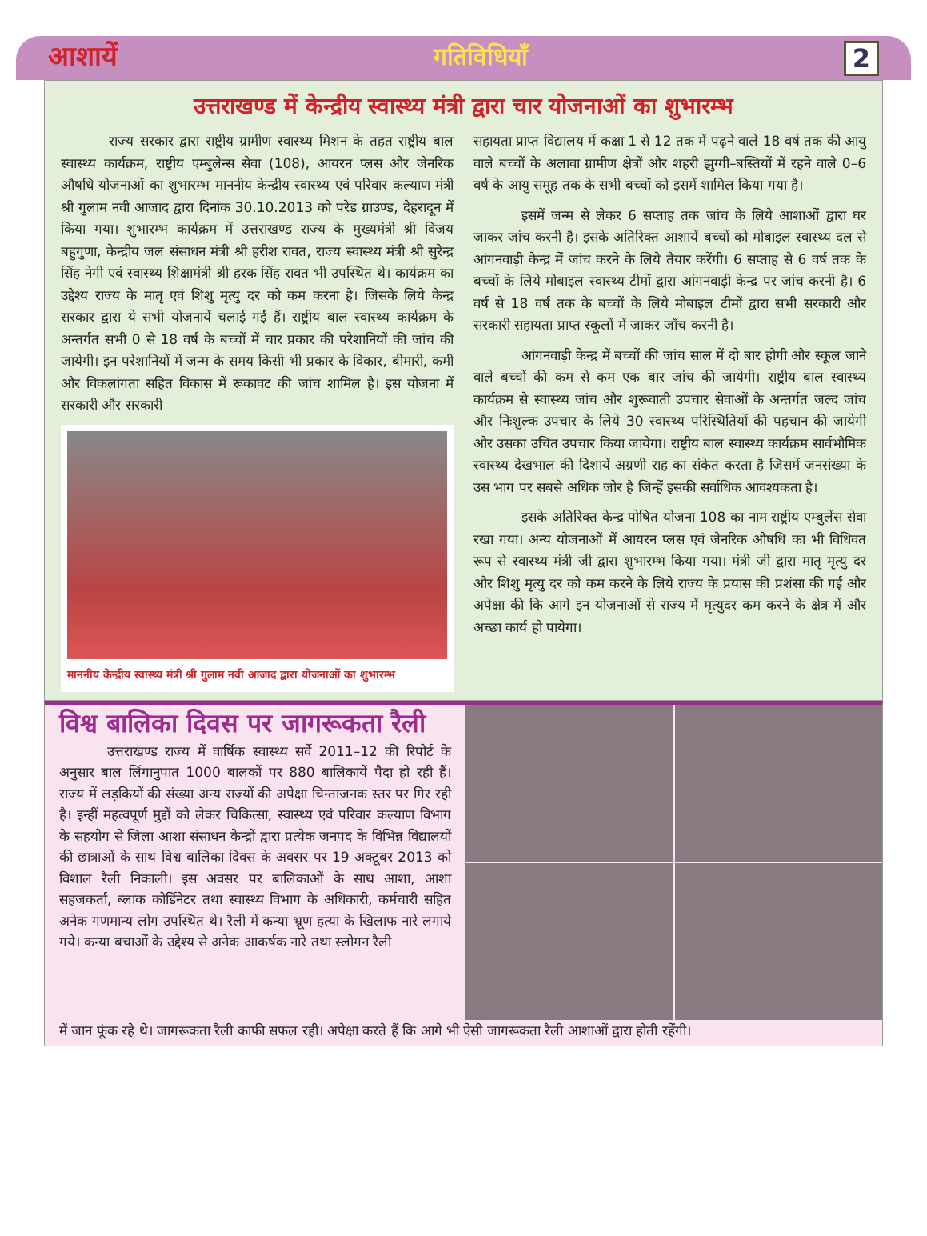आशायें गतिविधियाँ 2
उत्तराखण्ड में केन्द्रीय स्वास्थ्य मंत्री द्वारा चार योजनाओं का शुभारम्भ
राज्य सरकार द्वारा राष्ट्रीय ग्रामीण स्वास्थ्य मिशन के तहत राष्ट्रीय बाल स्वास्थ्य कार्यक्रम, राष्ट्रीय एम्बुलेन्स सेवा (108), आयरन प्लस और जेनरिक औषधि योजनाओं का शुभारम्भ माननीय केन्द्रीय स्वास्थ्य एवं परिवार कल्याण मंत्री श्री गुलाम नवी आजाद द्वारा दिनांक 30.10.2013 को परेड ग्राउण्ड, देहरादून में किया गया। शुभारम्भ कार्यक्रम में उत्तराखण्ड राज्य के मुख्यमंत्री श्री विजय बहुगुणा, केन्द्रीय जल संसाधन मंत्री श्री हरीश रावत, राज्य स्वास्थ्य मंत्री श्री सुरेन्द्र सिंह नेगी एवं स्वास्थ्य शिक्षामंत्री श्री हरक सिंह रावत भी उपस्थित थे। कार्यक्रम का उद्देश्य राज्य के मातृ एवं शिशु मृत्यु दर को कम करना है। जिसके लिये केन्द्र सरकार द्वारा ये सभी योजनायें चलाई गईं हैं। राष्ट्रीय बाल स्वास्थ्य कार्यक्रम के अन्तर्गत सभी 0 से 18 वर्ष के बच्चों में चार प्रकार की परेशानियों की जांच की जायेगी। इन परेशानियों में जन्म के समय किसी भी प्रकार के विकार, बीमारी, कमी और विकलांगता सहित विकास में रूकावट की जांच शामिल है। इस योजना में सरकारी और सरकारी
माननीय केन्द्रीय स्वास्थ्य मंत्री श्री गुलाम नवी आजाद द्वारा योजनाओं का शुभारम्भ
सहायता प्राप्त विद्यालय में कक्षा 1 से 12 तक में पढ़ने वाले 18 वर्ष तक की आयु वाले बच्चों के अलावा ग्रामीण क्षेत्रों और शहरी झुग्गी–बस्तियों में रहने वाले 0–6 वर्ष के आयु समूह तक के सभी बच्चों को इसमें शामिल किया गया है।
इसमें जन्म से लेकर 6 सप्ताह तक जांच के लिये आशाओं द्वारा घर जाकर जांच करनी है। इसके अतिरिक्त आशायें बच्चों को मोबाइल स्वास्थ्य दल से आंगनवाड़ी केन्द्र में जांच करने के लिये तैयार करेंगी। 6 सप्ताह से 6 वर्ष तक के बच्चों के लिये मोबाइल स्वास्थ्य टीमों द्वारा आंगनवाड़ी केन्द्र पर जांच करनी है। 6 वर्ष से 18 वर्ष तक के बच्चों के लिये मोबाइल टीमों द्वारा सभी सरकारी और सरकारी सहायता प्राप्त स्कूलों में जाकर जाँच करनी है।
आंगनवाड़ी केन्द्र में बच्चों की जांच साल में दो बार होगी और स्कूल जाने वाले बच्चों की कम से कम एक बार जांच की जायेगी। राष्ट्रीय बाल स्वास्थ्य कार्यक्रम से स्वास्थ्य जांच और शुरूवाती उपचार सेवाओं के अन्तर्गत जल्द जांच और निःशुल्क उपचार के लिये 30 स्वास्थ्य परिस्थितियों की पहचान की जायेगी और उसका उचित उपचार किया जायेगा। राष्ट्रीय बाल स्वास्थ्य कार्यक्रम सार्वभौमिक स्वास्थ्य देखभाल की दिशायें अग्रणी राह का संकेत करता है जिसमें जनसंख्या के उस भाग पर सबसे अधिक जोर है जिन्हें इसकी सर्वाधिक आवश्यकता है।
इसके अतिरिक्त केन्द्र पोषित योजना 108 का नाम राष्ट्रीय एम्बुलेंस सेवा रखा गया। अन्य योजनाओं में आयरन प्लस एवं जेनरिक औषधि का भी विधिवत रूप से स्वास्थ्य मंत्री जी द्वारा शुभारम्भ किया गया। मंत्री जी द्वारा मातृ मृत्यु दर और शिशु मृत्यु दर को कम करने के लिये राज्य के प्रयास की प्रशंसा की गई और अपेक्षा की कि आगे इन योजनाओं से राज्य में मृत्युदर कम करने के क्षेत्र में और अच्छा कार्य हो पायेगा।
विश्व बालिका दिवस पर जागरूकता रैली
उत्तराखण्ड राज्य में वार्षिक स्वास्थ्य सर्वे 2011–12 की रिपोर्ट के अनुसार बाल लिंगानुपात 1000 बालकों पर 880 बालिकायें पैदा हो रही हैं। राज्य में लड़कियों की संख्या अन्य राज्यों की अपेक्षा चिन्ताजनक स्तर पर गिर रही है। इन्हीं महत्वपूर्ण मुद्दों को लेकर चिकित्सा, स्वास्थ्य एवं परिवार कल्याण विभाग के सहयोग से जिला आशा संसाधन केन्द्रों द्वारा प्रत्येक जनपद के विभिन्न विद्यालयों की छात्राओं के साथ विश्व बालिका दिवस के अवसर पर 19 अक्टूबर 2013 को विशाल रैली निकाली। इस अवसर पर बालिकाओं के साथ आशा, आशा सहजकर्ता, ब्लाक कोर्डिनेटर तथा स्वास्थ्य विभाग के अधिकारी, कर्मचारी सहित अनेक गणमान्य लोग उपस्थित थे। रैली में कन्या भ्रूण हत्या के खिलाफ नारे लगाये गये। कन्या बचाओं के उद्देश्य से अनेक आकर्षक नारे तथा स्लोगन रैली
में जान फूंक रहे थे। जागरूकता रैली काफी सफल रही। अपेक्षा करते हैं कि आगे भी ऐसी जागरूकता रैली आशाओं द्वारा होती रहेंगी।